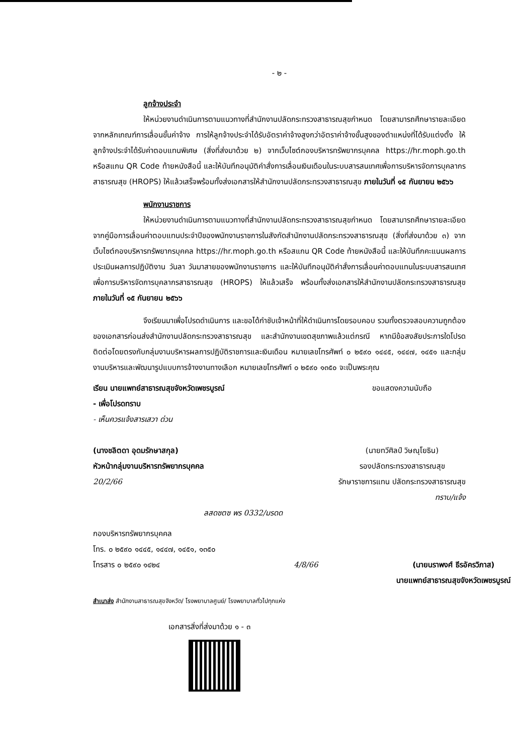- ๒ -
ลูกจ้างประจำ
ให้หน่วยงานดำเนินการตามแนวทางที่สำนักงานปลัดกระทรวงสาธารณสุขกำหนด โดยสามารถศึกษารายละเอียดจากหลักเกณฑ์การเลื่อนขั้นค่าจ้าง การให้ลูกจ้างประจำได้รับอัตราค่าจ้างสูงกว่าอัตราค่าจ้างขั้นสูงของตำแหน่งที่ได้รับแต่งตั้ง ให้ลูกจ้างประจำได้รับค่าตอบแทนพิเศษ (สิ่งที่ส่งมาด้วย ๒) จากเว็บไซต์กองบริหารทรัพยากรบุคคล https://hr.moph.go.th หรือสแกน QR Code ท้ายหนังสือนี้ และให้บันทึกอนุมัติคำสั่งการเลื่อนเงินเดือนในระบบสารสนเทศเพื่อการบริหารจัดการบุคลากรสาธารณสุข (HROPS) ให้แล้วเสร็จพร้อมทั้งส่งเอกสารให้สำนักงานปลัดกระทรวงสาธารณสุข ภายในวันที่ ๑๕ กันยายน ๒๕๖๖
พนักงานราชการ
ให้หน่วยงานดำเนินการตามแนวทางที่สำนักงานปลัดกระทรวงสาธารณสุขกำหนด โดยสามารถศึกษารายละเอียดจากคู่มือการเลื่อนค่าตอบแทนประจำปีของพนักงานราชการในสังกัดสำนักงานปลัดกระทรวงสาธารณสุข (สิ่งที่ส่งมาด้วย ๓) จากเว็บไซต์กองบริหารทรัพยากรบุคคล https://hr.moph.go.th หรือสแกน QR Code ท้ายหนังสือนี้ และให้บันทึกคะแนนผลการประเมินผลการปฏิบัติงาน วันลา วันมาสายของพนักงานราชการ และให้บันทึกอนุมัติคำสั่งการเลื่อนค่าตอบแทนในระบบสารสนเทศเพื่อการบริหารจัดการบุคลากรสาธารณสุข (HROPS) ให้แล้วเสร็จ พร้อมทั้งส่งเอกสารให้สำนักงานปลัดกระทรวงสาธารณสุข ภายในวันที่ ๑๕ กันยายน ๒๕๖๖
จึงเรียนมาเพื่อโปรดดำเนินการ และขอได้กำชับเจ้าหน้าที่ให้ดำเนินการโดยรอบคอบ รวมทั้งตรวจสอบความถูกต้องของเอกสารก่อนส่งสำนักงานปลัดกระทรวงสาธารณสุข และสำนักงานเขตสุขภาพแล้วแต่กรณี หากมีข้อสงสัยประการใดโปรดติดต่อโดยตรงกับกลุ่มงานบริหารผลการปฏิบัติราชการและเงินเดือน หมายเลขโทรศัพท์ ๐ ๒๕๙๐ ๑๔๔๕, ๑๔๔๗, ๑๔๕๑ และกลุ่มงานบริหารและพัฒนารูปแบบการจ้างงานทางเลือก หมายเลขโทรศัพท์ ๐ ๒๕๙๐ ๑๓๕๐ จะเป็นพระคุณ
เรียน นายแพทย์สาธารณสุขจังหวัดเพชรบูรณ์
- เพื่อโปรดทราบ
- เห็นควรแจ้งสารเสวา ด่วน
(นางชลิตดา อุดมรักษาสกุล)
หัวหน้ากลุ่มงานบริหารทรัพยากรบุคคล
20/2/66
ขอแสดงความนับถือ
(นายทวีศิลป์ วิษณุโยธิน)
รองปลัดกระทรวงสาธารณสุข
รักษาราชการแทน ปลัดกระทรวงสาธารณสุข
ทราบ/แจ้ง
ลสดซตซ พร 0332/มรดด
กองบริหารทรัพยากรบุคคล
โทร. ๐ ๒๕๙๐ ๑๔๔๕, ๑๔๔๗, ๑๔๕๑, ๑๓๕๐
โทรสาร ๐ ๒๕๙๐ ๑๔๒๔
4/8/66
(นายนราพงศ์ ธีรอัครวิภาส)
นายแพทย์สาธารณสุขจังหวัดเพชรบูรณ์
สำเนาส่ง สำนักงานสาธารณสุขจังหวัด/ โรงพยาบาลศูนย์/ โรงพยาบาลทั่วไปทุกแห่ง
เอกสารสิ่งที่ส่งมาด้วย ๑ - ๓